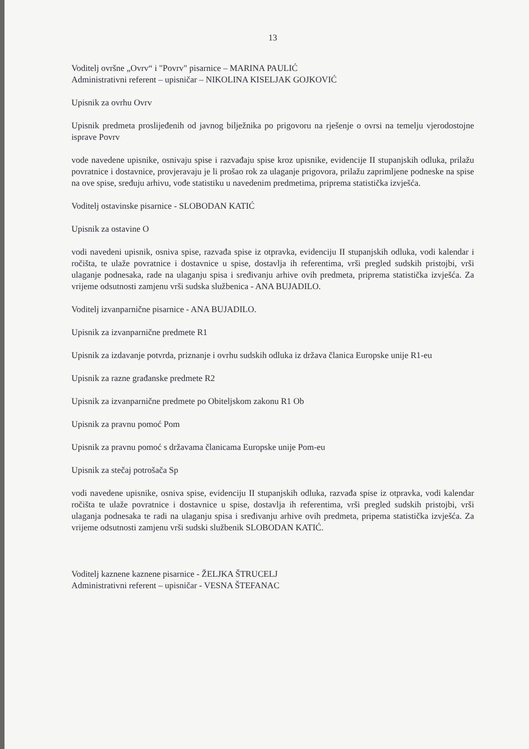13
Voditelj ovršne „Ovrv“ i "Povrv" pisarnice – MARINA PAULIĆ
Administrativni referent – upisničar – NIKOLINA KISELJAK GOJKOVIĆ
Upisnik za ovrhu Ovrv
Upisnik predmeta proslijeđenih od javnog bilježnika po prigovoru na rješenje o ovrsi na temelju vjerodostojne isprave Povrv
vode navedene upisnike, osnivaju spise i razvađaju spise kroz upisnike, evidencije II stupanjskih odluka, prilažu povratnice i dostavnice, provjeravaju je li prošao rok za ulaganje prigovora, prilažu zaprimljene podneske na spise na ove spise, sređuju arhivu, vođe statistiku u navedenim predmetima, priprema statistička izvješća.
Voditelj ostavinske pisarnice - SLOBODAN KATIĆ
Upisnik za ostavine O
vodi navedeni upisnik, osniva spise, razvađa spise iz otpravka, evidenciju II stupanjskih odluka, vodi kalendar i ročišta, te ulaže povratnice i dostavnice u spise, dostavlja ih referentima, vrši pregled sudskih pristojbi, vrši ulaganje podnesaka, rade na ulaganju spisa i sređivanju arhive ovih predmeta, priprema statistička izvješća. Za vrijeme odsutnosti zamjenu vrši sudska službenica - ANA BUJADILO.
Voditelj izvanparnične pisarnice - ANA BUJADILO.
Upisnik za izvanparnične predmete R1
Upisnik za izdavanje potvrda, priznanje i ovrhu sudskih odluka iz država članica Europske unije R1-eu
Upisnik za razne građanske predmete R2
Upisnik za izvanparnične predmete po Obiteljskom zakonu R1 Ob
Upisnik za pravnu pomoć Pom
Upisnik za pravnu pomoć s državama članicama Europske unije Pom-eu
Upisnik za stečaj potrošača Sp
vodi navedene upisnike, osniva spise, evidenciju II stupanjskih odluka, razvađa spise iz otpravka, vodi kalendar ročišta te ulaže povratnice i dostavnice u spise, dostavlja ih referentima, vrši pregled sudskih pristojbi, vrši ulaganja podnesaka te radi na ulaganju spisa i sređivanju arhive ovih predmeta, pripema statistička izvješća. Za vrijeme odsutnosti zamjenu vrši sudski službenik SLOBODAN KATIĆ.
Voditelj kaznene kaznene pisarnice - ŽELJKA ŠTRUCELJ
Administrativni referent – upisničar - VESNA ŠTEFANAC